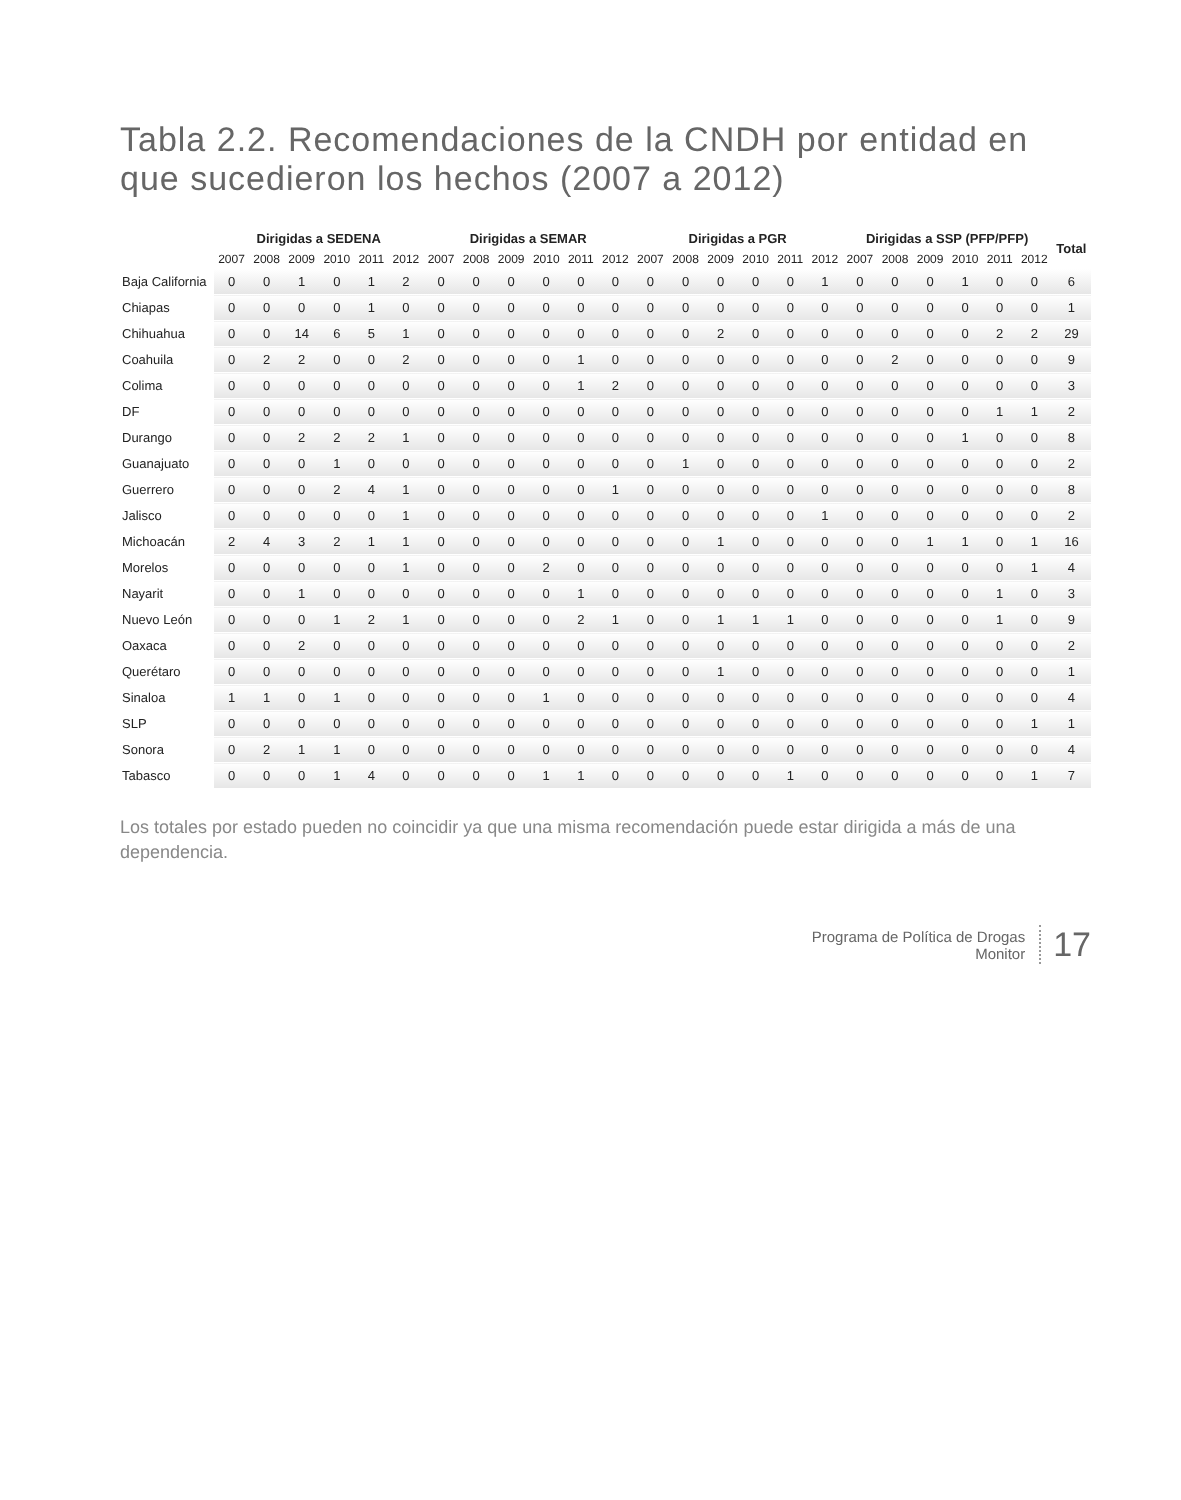Tabla 2.2. Recomendaciones de la CNDH por entidad en que sucedieron los hechos (2007 a 2012)
| | Dirigidas a SEDENA | | | | | | Dirigidas a SEMAR | | | | | | Dirigidas a PGR | | | | | | Dirigidas a SSP (PFP/PFP) | | | | | | Total |
| --- | --- | --- | --- | --- | --- | --- | --- | --- | --- | --- | --- | --- | --- | --- | --- | --- | --- | --- | --- | --- | --- | --- | --- | --- | --- |
| | 2007 | 2008 | 2009 | 2010 | 2011 | 2012 | 2007 | 2008 | 2009 | 2010 | 2011 | 2012 | 2007 | 2008 | 2009 | 2010 | 2011 | 2012 | 2007 | 2008 | 2009 | 2010 | 2011 | 2012 | |
| Baja California | 0 | 0 | 1 | 0 | 1 | 2 | 0 | 0 | 0 | 0 | 0 | 0 | 0 | 0 | 0 | 0 | 0 | 1 | 0 | 0 | 0 | 1 | 0 | 0 | 6 |
| Chiapas | 0 | 0 | 0 | 0 | 1 | 0 | 0 | 0 | 0 | 0 | 0 | 0 | 0 | 0 | 0 | 0 | 0 | 0 | 0 | 0 | 0 | 0 | 0 | 0 | 1 |
| Chihuahua | 0 | 0 | 14 | 6 | 5 | 1 | 0 | 0 | 0 | 0 | 0 | 0 | 0 | 0 | 2 | 0 | 0 | 0 | 0 | 0 | 0 | 0 | 2 | 2 | 29 |
| Coahuila | 0 | 2 | 2 | 0 | 0 | 2 | 0 | 0 | 0 | 0 | 1 | 0 | 0 | 0 | 0 | 0 | 0 | 0 | 0 | 2 | 0 | 0 | 0 | 0 | 9 |
| Colima | 0 | 0 | 0 | 0 | 0 | 0 | 0 | 0 | 0 | 0 | 1 | 2 | 0 | 0 | 0 | 0 | 0 | 0 | 0 | 0 | 0 | 0 | 0 | 0 | 3 |
| DF | 0 | 0 | 0 | 0 | 0 | 0 | 0 | 0 | 0 | 0 | 0 | 0 | 0 | 0 | 0 | 0 | 0 | 0 | 0 | 0 | 0 | 0 | 1 | 1 | 2 |
| Durango | 0 | 0 | 2 | 2 | 2 | 1 | 0 | 0 | 0 | 0 | 0 | 0 | 0 | 0 | 0 | 0 | 0 | 0 | 0 | 0 | 0 | 1 | 0 | 0 | 8 |
| Guanajuato | 0 | 0 | 0 | 1 | 0 | 0 | 0 | 0 | 0 | 0 | 0 | 0 | 0 | 1 | 0 | 0 | 0 | 0 | 0 | 0 | 0 | 0 | 0 | 0 | 2 |
| Guerrero | 0 | 0 | 0 | 2 | 4 | 1 | 0 | 0 | 0 | 0 | 0 | 1 | 0 | 0 | 0 | 0 | 0 | 0 | 0 | 0 | 0 | 0 | 0 | 0 | 8 |
| Jalisco | 0 | 0 | 0 | 0 | 0 | 1 | 0 | 0 | 0 | 0 | 0 | 0 | 0 | 0 | 0 | 0 | 0 | 1 | 0 | 0 | 0 | 0 | 0 | 0 | 2 |
| Michoacán | 2 | 4 | 3 | 2 | 1 | 1 | 0 | 0 | 0 | 0 | 0 | 0 | 0 | 0 | 1 | 0 | 0 | 0 | 0 | 0 | 1 | 1 | 0 | 1 | 16 |
| Morelos | 0 | 0 | 0 | 0 | 0 | 1 | 0 | 0 | 0 | 2 | 0 | 0 | 0 | 0 | 0 | 0 | 0 | 0 | 0 | 0 | 0 | 0 | 0 | 1 | 4 |
| Nayarit | 0 | 0 | 1 | 0 | 0 | 0 | 0 | 0 | 0 | 0 | 1 | 0 | 0 | 0 | 0 | 0 | 0 | 0 | 0 | 0 | 0 | 0 | 1 | 0 | 3 |
| Nuevo León | 0 | 0 | 0 | 1 | 2 | 1 | 0 | 0 | 0 | 0 | 2 | 1 | 0 | 0 | 1 | 1 | 1 | 0 | 0 | 0 | 0 | 0 | 1 | 0 | 9 |
| Oaxaca | 0 | 0 | 2 | 0 | 0 | 0 | 0 | 0 | 0 | 0 | 0 | 0 | 0 | 0 | 0 | 0 | 0 | 0 | 0 | 0 | 0 | 0 | 0 | 0 | 2 |
| Querétaro | 0 | 0 | 0 | 0 | 0 | 0 | 0 | 0 | 0 | 0 | 0 | 0 | 0 | 0 | 1 | 0 | 0 | 0 | 0 | 0 | 0 | 0 | 0 | 0 | 1 |
| Sinaloa | 1 | 1 | 0 | 1 | 0 | 0 | 0 | 0 | 0 | 1 | 0 | 0 | 0 | 0 | 0 | 0 | 0 | 0 | 0 | 0 | 0 | 0 | 0 | 0 | 4 |
| SLP | 0 | 0 | 0 | 0 | 0 | 0 | 0 | 0 | 0 | 0 | 0 | 0 | 0 | 0 | 0 | 0 | 0 | 0 | 0 | 0 | 0 | 0 | 0 | 1 | 1 |
| Sonora | 0 | 2 | 1 | 1 | 0 | 0 | 0 | 0 | 0 | 0 | 0 | 0 | 0 | 0 | 0 | 0 | 0 | 0 | 0 | 0 | 0 | 0 | 0 | 0 | 4 |
| Tabasco | 0 | 0 | 0 | 1 | 4 | 0 | 0 | 0 | 0 | 1 | 1 | 0 | 0 | 0 | 0 | 0 | 1 | 0 | 0 | 0 | 0 | 0 | 0 | 1 | 7 |
Los totales por estado pueden no coincidir ya que una misma recomendación puede estar dirigida a más de una dependencia.
Programa de Política de Drogas
Monitor
17